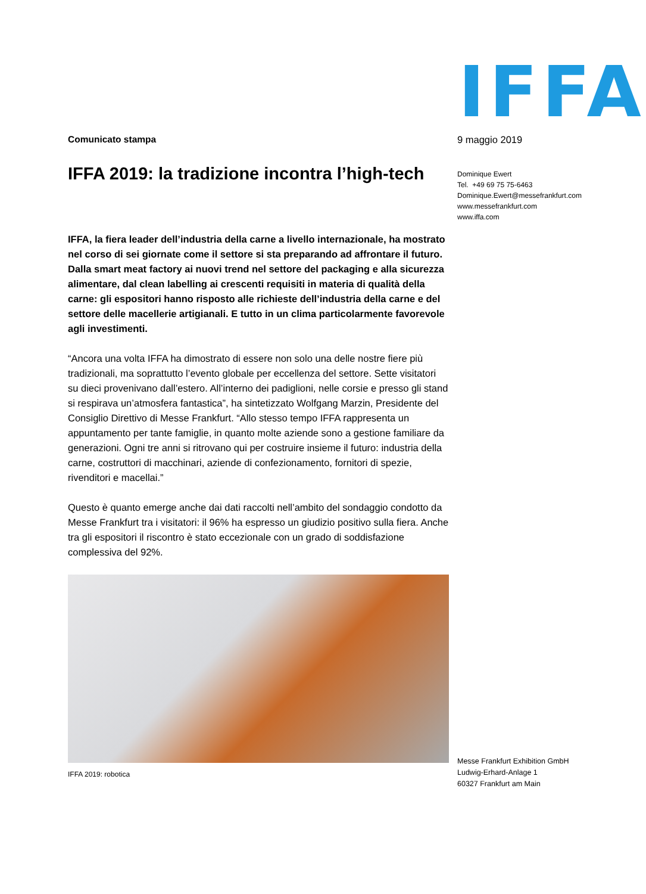IFFA
Comunicato stampa
IFFA 2019: la tradizione incontra l’high-tech
IFFA, la fiera leader dell’industria della carne a livello internazionale, ha mostrato nel corso di sei giornate come il settore si sta preparando ad affrontare il futuro. Dalla smart meat factory ai nuovi trend nel settore del packaging e alla sicurezza alimentare, dal clean labelling ai crescenti requisiti in materia di qualità della carne: gli espositori hanno risposto alle richieste dell’industria della carne e del settore delle macellerie artigianali. E tutto in un clima particolarmente favorevole agli investimenti.
“Ancora una volta IFFA ha dimostrato di essere non solo una delle nostre fiere più tradizionali, ma soprattutto l’evento globale per eccellenza del settore. Sette visitatori su dieci provenivano dall’estero. All’interno dei padiglioni, nelle corsie e presso gli stand si respirava un’atmosfera fantastica”, ha sintetizzato Wolfgang Marzin, Presidente del Consiglio Direttivo di Messe Frankfurt. “Allo stesso tempo IFFA rappresenta un appuntamento per tante famiglie, in quanto molte aziende sono a gestione familiare da generazioni. Ogni tre anni si ritrovano qui per costruire insieme il futuro: industria della carne, costruttori di macchinari, aziende di confezionamento, fornitori di spezie, rivenditori e macellai.”
Questo è quanto emerge anche dai dati raccolti nell’ambito del sondaggio condotto da Messe Frankfurt tra i visitatori: il 96% ha espresso un giudizio positivo sulla fiera. Anche tra gli espositori il riscontro è stato eccezionale con un grado di soddisfazione complessiva del 92%.
IFFA 2019: robotica
9 maggio 2019
Dominique Ewert
Tel. +49 69 75 75-6463
Dominique.Ewert@messefrankfurt.com
www.messefrankfurt.com
www.iffa.com
Messe Frankfurt Exhibition GmbH
Ludwig-Erhard-Anlage 1
60327 Frankfurt am Main